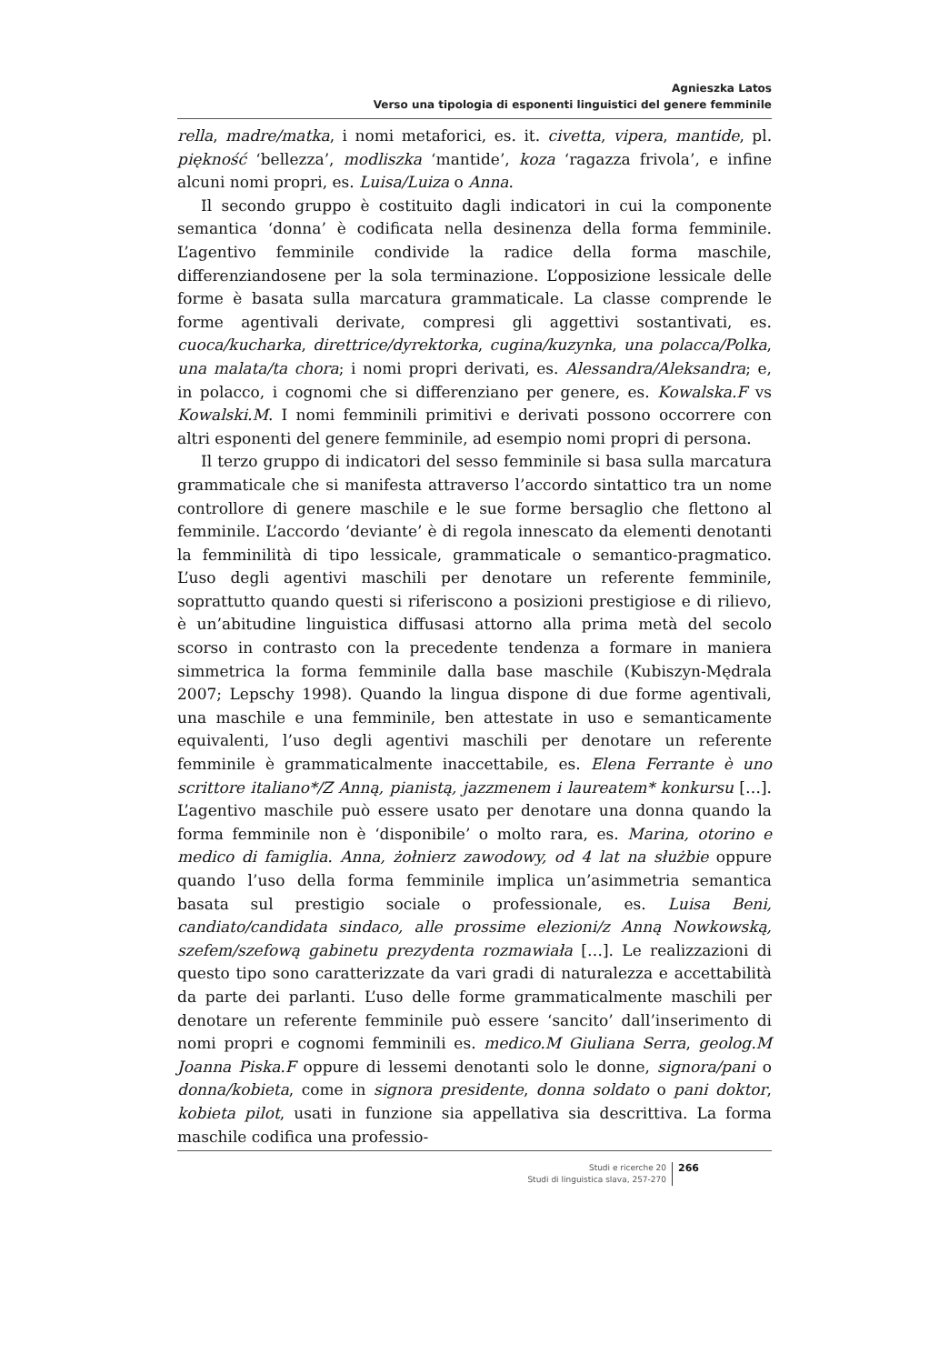Agnieszka Latos
Verso una tipologia di esponenti linguistici del genere femminile
rella, madre/matka, i nomi metaforici, es. it. civetta, vipera, mantide, pl. piękność ‘bellezza’, modliszka ‘mantide’, koza ‘ragazza frivola’, e infine alcuni nomi propri, es. Luisa/Luiza o Anna.
Il secondo gruppo è costituito dagli indicatori in cui la componente semantica ‘donna’ è codificata nella desinenza della forma femminile. L’agentivo femminile condivide la radice della forma maschile, differenziandosene per la sola terminazione. L’opposizione lessicale delle forme è basata sulla marcatura grammaticale. La classe comprende le forme agentivali derivate, compresi gli aggettivi sostantivati, es. cuoca/kucharka, direttrice/dyrektorka, cugina/kuzynka, una polacca/Polka, una malata/ta chora; i nomi propri derivati, es. Alessandra/Aleksandra; e, in polacco, i cognomi che si differenziano per genere, es. Kowalska.F vs Kowalski.M. I nomi femminili primitivi e derivati possono occorrere con altri esponenti del genere femminile, ad esempio nomi propri di persona.
Il terzo gruppo di indicatori del sesso femminile si basa sulla marcatura grammaticale che si manifesta attraverso l’accordo sintattico tra un nome controllore di genere maschile e le sue forme bersaglio che flettono al femminile. L’accordo ‘deviante’ è di regola innescato da elementi denotanti la femminilità di tipo lessicale, grammaticale o semantico-pragmatico. L’uso degli agentivi maschili per denotare un referente femminile, soprattutto quando questi si riferiscono a posizioni prestigiose e di rilievo, è un’abitudine linguistica diffusasi attorno alla prima metà del secolo scorso in contrasto con la precedente tendenza a formare in maniera simmetrica la forma femminile dalla base maschile (Kubiszyn-Mędrala 2007; Lepschy 1998). Quando la lingua dispone di due forme agentivali, una maschile e una femminile, ben attestate in uso e semanticamente equivalenti, l’uso degli agentivi maschili per denotare un referente femminile è grammaticalmente inaccettabile, es. Elena Ferrante è uno scrittore italiano*/Z Anną, pianistą, jazzmenem i laureatem* konkursu […]. L’agentivo maschile può essere usato per denotare una donna quando la forma femminile non è ‘disponibile’ o molto rara, es. Marina, otorino e medico di famiglia. Anna, żołnierz zawodowy, od 4 lat na służbie oppure quando l’uso della forma femminile implica un’asimmetria semantica basata sul prestigio sociale o professionale, es. Luisa Beni, candiato/candidata sindaco, alle prossime elezioni/z Anną Nowkowską, szefem/szefową gabinetu prezydenta rozmawiała […]. Le realizzazioni di questo tipo sono caratterizzate da vari gradi di naturalezza e accettabilità da parte dei parlanti. L’uso delle forme grammaticalmente maschili per denotare un referente femminile può essere ‘sancito’ dall’inserimento di nomi propri e cognomi femminili es. medico.M Giuliana Serra, geolog.M Joanna Piska.F oppure di lessemi denotanti solo le donne, signora/pani o donna/kobieta, come in signora presidente, donna soldato o pani doktor, kobieta pilot, usati in funzione sia appellativa sia descrittiva. La forma maschile codifica una professio-
Studi e ricerche 20
Studi di linguistica slava, 257-270
266